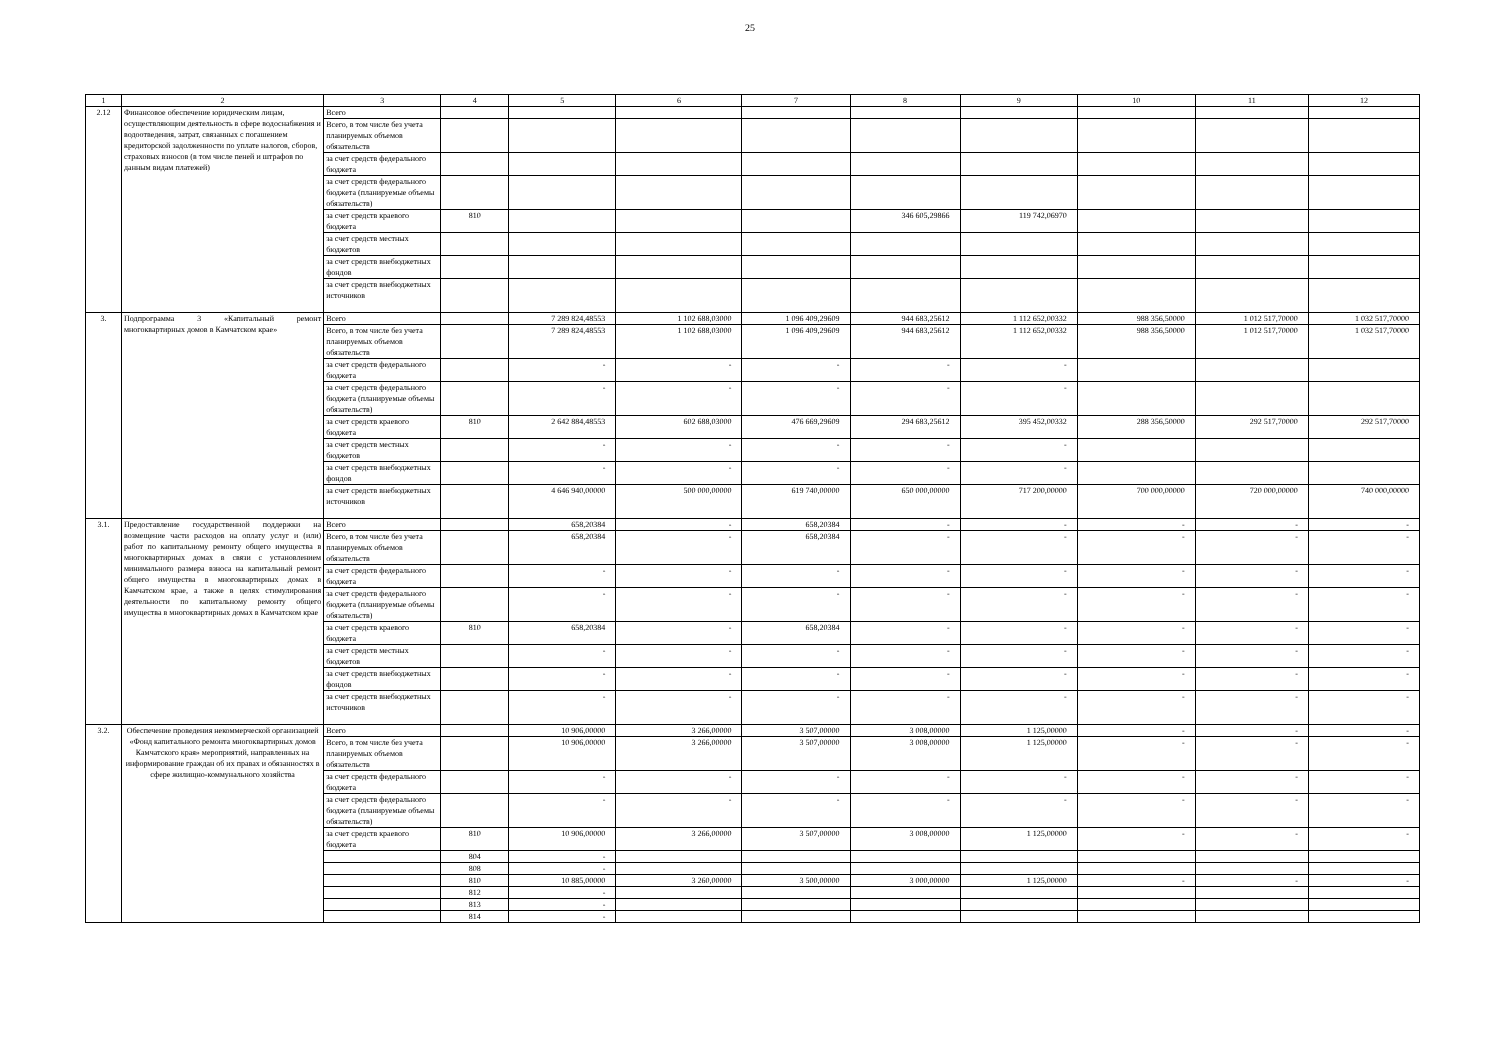25
| 1 | 2 | 3 | 4 | 5 | 6 | 7 | 8 | 9 | 10 | 11 | 12 |
| --- | --- | --- | --- | --- | --- | --- | --- | --- | --- | --- | --- |
| 2.12 | Финансовое обеспечение юридическим лицам, осуществляющим деятельность в сфере водоснабжения и водоотведения, затрат, связанных с погашением кредиторской задолженности по уплате налогов, сборов, страховых взносов (в том числе пеней и штрафов по данным видам платежей) | Всего | | | | | | | | | |
| | | Всего, в том числе без учета планируемых объемов обязательств | | | | | | | | | |
| | | за счет средств федерального бюджета | | | | | | | | | |
| | | за счет средств федерального бюджета (планируемые объемы обязательств) | | | | | | | | | |
| | | за счет средств краевого бюджета | 810 | | | | 346 605,29866 | 119 742,06970 | | | |
| | | за счет средств местных бюджетов | | | | | | | | | |
| | | за счет средств внебюджетных фондов | | | | | | | | | |
| | | за счет средств внебюджетных источников | | | | | | | | | |
| 3. | Подпрограмма 3 «Капитальный ремонт многоквартирных домов в Камчатском крае» | Всего | | 7 289 824,48553 | 1 102 688,03000 | 1 096 409,29609 | 944 683,25612 | 1 112 652,00332 | 988 356,50000 | 1 012 517,70000 | 1 032 517,70000 |
| | | Всего, в том числе без учета планируемых объемов обязательств | | 7 289 824,48553 | 1 102 688,03000 | 1 096 409,29609 | 944 683,25612 | 1 112 652,00332 | 988 356,50000 | 1 012 517,70000 | 1 032 517,70000 |
| | | за счет средств федерального бюджета | | - | - | - | - | - | | | |
| | | за счет средств федерального бюджета (планируемые объемы обязательств) | | - | - | - | - | - | | | |
| | | за счет средств краевого бюджета | 810 | 2 642 884,48553 | 602 688,03000 | 476 669,29609 | 294 683,25612 | 395 452,00332 | 288 356,50000 | 292 517,70000 | 292 517,70000 |
| | | за счет средств местных бюджетов | | - | - | - | - | - | | | |
| | | за счет средств внебюджетных фондов | | - | - | - | - | - | | | |
| | | за счет средств внебюджетных источников | | 4 646 940,00000 | 500 000,00000 | 619 740,00000 | 650 000,00000 | 717 200,00000 | 700 000,00000 | 720 000,00000 | 740 000,00000 |
| 3.1. | Предоставление государственной поддержки на возмещение части расходов на оплату услуг и (или) работ по капитальному ремонту общего имущества в многоквартирных домах в связи с установлением минимального размера взноса на капитальный ремонт общего имущества в многоквартирных домах в Камчатском крае, а также в целях стимулирования деятельности по капитальному ремонту общего имущества в многоквартирных домах в Камчатском крае | Всего | | 658,20384 | - | 658,20384 | - | - | - | - | - |
| | | Всего, в том числе без учета планируемых объемов обязательств | | 658,20384 | - | 658,20384 | - | - | - | - | - |
| | | за счет средств федерального бюджета | | - | - | - | - | - | - | - | - |
| | | за счет средств федерального бюджета (планируемые объемы обязательств) | | - | - | - | - | - | - | - | - |
| | | за счет средств краевого бюджета | 810 | 658,20384 | - | 658,20384 | - | - | - | - | - |
| | | за счет средств местных бюджетов | | - | - | - | - | - | - | - | - |
| | | за счет средств внебюджетных фондов | | - | - | - | - | - | - | - | - |
| | | за счет средств внебюджетных источников | | - | - | - | - | - | - | - | - |
| 3.2. | Обеспечение проведения некоммерческой организацией «Фонд капитального ремонта многоквартирных домов Камчатского края» мероприятий, направленных на информирование граждан об их правах и обязанностях в сфере жилищно-коммунального хозяйства | Всего | | 10 906,00000 | 3 266,00000 | 3 507,00000 | 3 008,00000 | 1 125,00000 | - | - | - |
| | | Всего, в том числе без учета планируемых объемов обязательств | | 10 906,00000 | 3 266,00000 | 3 507,00000 | 3 008,00000 | 1 125,00000 | - | - | - |
| | | за счет средств федерального бюджета | | - | - | - | - | - | - | - | - |
| | | за счет средств федерального бюджета (планируемые объемы обязательств) | | - | - | - | - | - | - | - | - |
| | | за счет средств краевого бюджета | 810 | 10 906,00000 | 3 266,00000 | 3 507,00000 | 3 008,00000 | 1 125,00000 | - | - | - |
| | | | 804 | - | | | | | | | |
| | | | 808 | - | | | | | | | |
| | | | 810 | 10 885,00000 | 3 260,00000 | 3 500,00000 | 3 000,00000 | 1 125,00000 | - | - | - |
| | | | 812 | - | | | | | | | |
| | | | 813 | - | | | | | | | |
| | | | 814 | - | | | | | | | |